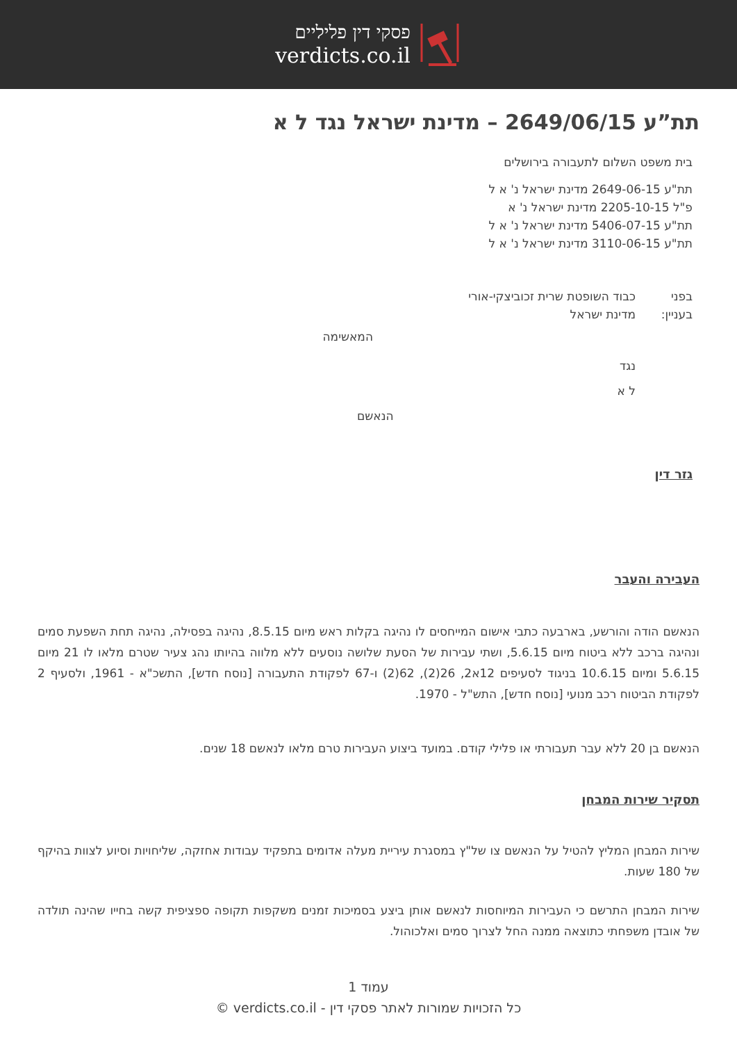פסקי דין פליליים
verdicts.co.il
תת”ע 2649/06/15 – מדינת ישראל נגד ל א
בית משפט השלום לתעבורה בירושלים
תת"ע 2649-06-15 מדינת ישראל נ' א ל
פ"ל 2205-10-15 מדינת ישראל נ' א
תת"ע 5406-07-15 מדינת ישראל נ' א ל
תת"ע 3110-06-15 מדינת ישראל נ' א ל
בפני כבוד השופטת שרית זכוביצקי-אורי
בעניין: מדינת ישראל
המאשימה
נגד
ל א
הנאשם
גזר דין
העבירה והעבר
הנאשם הודה והורשע, בארבעה כתבי אישום המייחסים לו נהיגה בקלות ראש מיום 8.5.15, נהיגה בפסילה, נהיגה תחת השפעת סמים ונהיגה ברכב ללא ביטוח מיום 5.6.15, ושתי עבירות של הסעת שלושה נוסעים ללא מלווה בהיותו נהג צעיר שטרם מלאו לו 21 מיום 5.6.15 ומיום 10.6.15 בניגוד לסעיפים 12א2, 26(2), 62(2) ו-67 לפקודת התעבורה [נוסח חדש], התשכ"א - 1961, ולסעיף 2 לפקודת הביטוח רכב מנועי [נוסח חדש], התש"ל - 1970.
הנאשם בן 20 ללא עבר תעבורתי או פלילי קודם. במועד ביצוע העבירות טרם מלאו לנאשם 18 שנים.
תסקיר שירות המבחן
שירות המבחן המליץ להטיל על הנאשם צו של"ץ במסגרת עיריית מעלה אדומים בתפקיד עבודות אחזקה, שליחויות וסיוע לצוות בהיקף של 180 שעות.
שירות המבחן התרשם כי העבירות המיוחסות לנאשם אותן ביצע בסמיכות זמנים משקפות תקופה ספציפית קשה בחייו שהינה תולדה של אובדן משפחתי כתוצאה ממנה החל לצרוך סמים ואלכוהול.
עמוד 1
כל הזכויות שמורות לאתר פסקי דין - verdicts.co.il ©